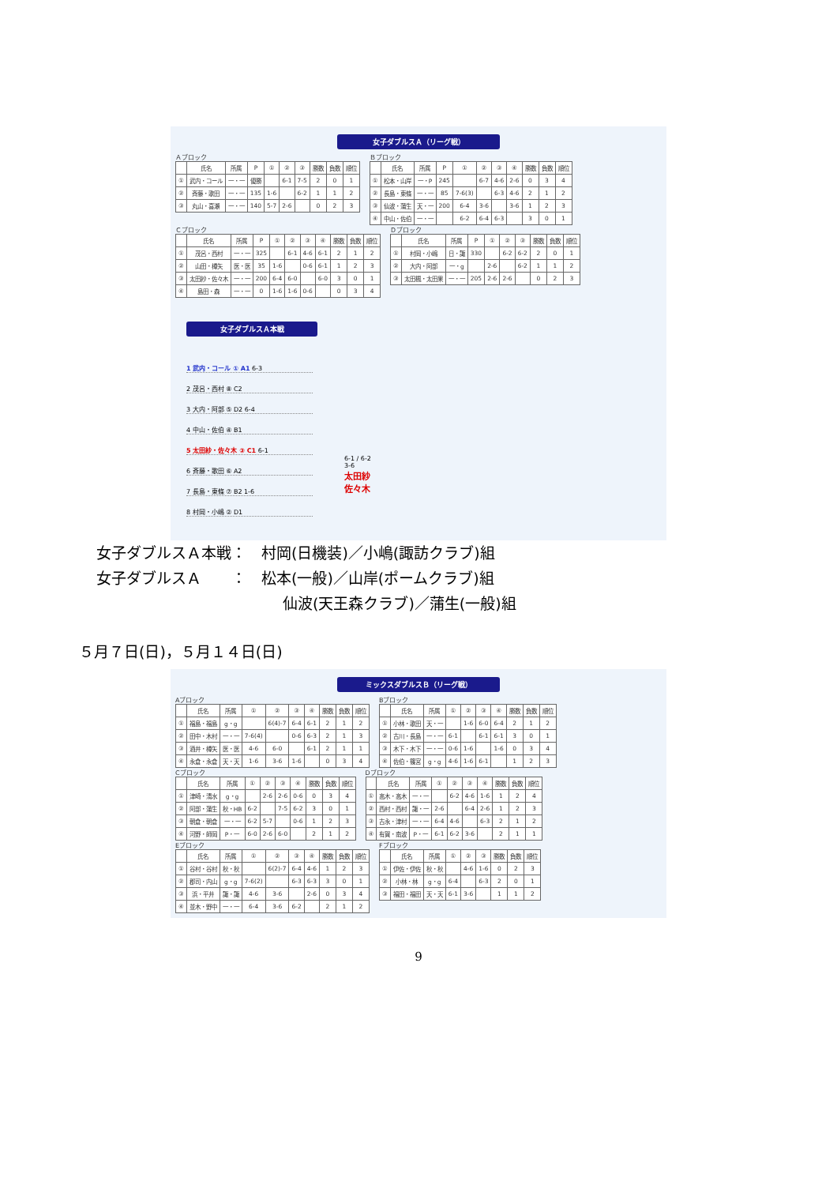女子ダブルスＡ（リーグ戦）
Ａブロック
| | 氏名 | 所属 | P | ① | ② | ③ | 勝数 | 負数 | 順位 |
| --- | --- | --- | --- | --- | --- | --- | --- | --- | --- |
| ① | 武内・コール | 一・一 | 優勝 | | 6-1 | 7-5 | 2 | 0 | 1 |
| ② | 斉藤・歌田 | 一・一 | 135 | 1-6 | | 6-2 | 1 | 1 | 2 |
| ③ | 丸山・喜瀬 | 一・一 | 140 | 5-7 | 2-6 | | 0 | 2 | 3 |
Ｂブロック
| | 氏名 | 所属 | P | ① | ② | ③ | ④ | 勝数 | 負数 | 順位 |
| --- | --- | --- | --- | --- | --- | --- | --- | --- | --- | --- |
| ① | 松本・山岸 | 一・P | 245 | | 6-7 | 4-6 | 2-6 | 0 | 3 | 4 |
| ② | 長島・東條 | 一・一 | 85 | 7-6(3) | | 6-3 | 4-6 | 2 | 1 | 2 |
| ③ | 仙波・蒲生 | 天・一 | 200 | 6-4 | 3-6 | | 3-6 | 1 | 2 | 3 |
| ④ | 中山・佐伯 | 一・一 | | 6-2 | 6-4 | 6-3 | | 3 | 0 | 1 |
Ｃブロック
| | 氏名 | 所属 | P | ① | ② | ③ | ④ | 勝数 | 負数 | 順位 |
| --- | --- | --- | --- | --- | --- | --- | --- | --- | --- | --- |
| ① | 茂呂・西村 | 一・一 | 325 | | 6-1 | 4-6 | 6-1 | 2 | 1 | 2 |
| ② | 山田・樽矢 | 医・医 | 35 | 1-6 | | 0-6 | 6-1 | 1 | 2 | 3 |
| ③ | 太田紗・佐々木 | 一・一 | 200 | 6-4 | 6-0 | | 6-0 | 3 | 0 | 1 |
| ④ | 島田・森 | 一・一 | 0 | 1-6 | 1-6 | 0-6 | | 0 | 3 | 4 |
Ｄブロック
| | 氏名 | 所属 | P | ① | ② | ③ | 勝数 | 負数 | 順位 |
| --- | --- | --- | --- | --- | --- | --- | --- | --- | --- |
| ① | 村岡・小嶋 | 日・諏 | 330 | | 6-2 | 6-2 | 2 | 0 | 1 |
| ② | 大内・阿部 | 一・g | | 2-6 | | 6-2 | 1 | 1 | 2 |
| ③ | 太田楓・太田果 | 一・一 | 205 | 2-6 | 2-6 | | 0 | 2 | 3 |
女子ダブルスＡ本戦
1 武内・コール ① A1 6-3
2 茂呂・西村 ⑧ C2
3 大内・阿部 ⑤ D2 6-4
4 中山・佐伯 ④ B1
5 太田紗・佐々木 ③ C1 6-1
6 斉藤・歌田 ⑥ A2
7 長島・東條 ⑦ B2 1-6
8 村岡・小嶋 ② D1
6-1 / 6-2
3-6
太田紗
佐々木
女子ダブルスＡ本戦：　村岡(日機装)／小嶋(諏訪クラブ)組
女子ダブルスＡ　　：　松本(一般)／山岸(ポームクラブ)組
仙波(天王森クラブ)／蒲生(一般)組
５月７日(日)，５月１４日(日)
ミックスダブルスＢ（リーグ戦）
Aブロック
| | 氏名 | 所属 | ① | ② | ③ | ④ | 勝数 | 負数 | 順位 |
| --- | --- | --- | --- | --- | --- | --- | --- | --- | --- |
| ① | 福島・福島 | g・g | | 6(4)-7 | 6-4 | 6-1 | 2 | 1 | 2 |
| ② | 田中・木村 | 一・一 | 7-6(4) | | 0-6 | 6-3 | 2 | 1 | 3 |
| ③ | 酒井・樽矢 | 医・医 | 4-6 | 6-0 | | 6-1 | 2 | 1 | 1 |
| ④ | 永倉・永倉 | 天・天 | 1-6 | 3-6 | 1-6 | | 0 | 3 | 4 |
Bブロック
| | 氏名 | 所属 | ① | ② | ③ | ④ | 勝数 | 負数 | 順位 |
| --- | --- | --- | --- | --- | --- | --- | --- | --- | --- |
| ① | 小林・歌田 | 天・一 | | 1-6 | 6-0 | 6-4 | 2 | 1 | 2 |
| ② | 古川・長島 | 一・一 | 6-1 | | 6-1 | 6-1 | 3 | 0 | 1 |
| ③ | 木下・木下 | 一・一 | 0-6 | 1-6 | | 1-6 | 0 | 3 | 4 |
| ④ | 佐伯・篠宮 | g・g | 4-6 | 1-6 | 6-1 | | 1 | 2 | 3 |
Cブロック
| | 氏名 | 所属 | ① | ② | ③ | ④ | 勝数 | 負数 | 順位 |
| --- | --- | --- | --- | --- | --- | --- | --- | --- | --- |
| ① | 津崎・清水 | g・g | | 2-6 | 2-6 | 0-6 | 0 | 3 | 4 |
| ② | 阿部・蒲生 | 秋・HB | 6-2 | | 7-5 | 6-2 | 3 | 0 | 1 |
| ③ | 朝倉・朝倉 | 一・一 | 6-2 | 5-7 | | 0-6 | 1 | 2 | 3 |
| ④ | 河野・師岡 | P・一 | 6-0 | 2-6 | 6-0 | | 2 | 1 | 2 |
Dブロック
| | 氏名 | 所属 | ① | ② | ③ | ④ | 勝数 | 負数 | 順位 |
| --- | --- | --- | --- | --- | --- | --- | --- | --- | --- |
| ① | 高木・高木 | 一・一 | | 6-2 | 4-6 | 1-6 | 1 | 2 | 4 |
| ② | 西村・西村 | 諏・一 | 2-6 | | 6-4 | 2-6 | 1 | 2 | 3 |
| ③ | 古永・津村 | 一・一 | 6-4 | 4-6 | | 6-3 | 2 | 1 | 2 |
| ④ | 有賀・南波 | P・一 | 6-1 | 6-2 | 3-6 | | 2 | 1 | 1 |
Eブロック
| | 氏名 | 所属 | ① | ② | ③ | ④ | 勝数 | 負数 | 順位 |
| --- | --- | --- | --- | --- | --- | --- | --- | --- | --- |
| ① | 谷村・谷村 | 秋・秋 | | 6(2)-7 | 6-4 | 4-6 | 1 | 2 | 3 |
| ② | 郡司・内山 | g・g | 7-6(2) | | 6-3 | 6-3 | 3 | 0 | 1 |
| ③ | 浜・平井 | 諏・諏 | 4-6 | 3-6 | | 2-6 | 0 | 3 | 4 |
| ④ | 並木・野中 | 一・一 | 6-4 | 3-6 | 6-2 | | 2 | 1 | 2 |
Fブロック
| | 氏名 | 所属 | ① | ② | ③ | 勝数 | 負数 | 順位 |
| --- | --- | --- | --- | --- | --- | --- | --- | --- |
| ① | 伊佐・伊佐 | 秋・秋 | | 4-6 | 1-6 | 0 | 2 | 3 |
| ② | 小林・林 | g・g | 6-4 | | 6-3 | 2 | 0 | 1 |
| ③ | 福田・福田 | 天・天 | 6-1 | 3-6 | | 1 | 1 | 2 |
9